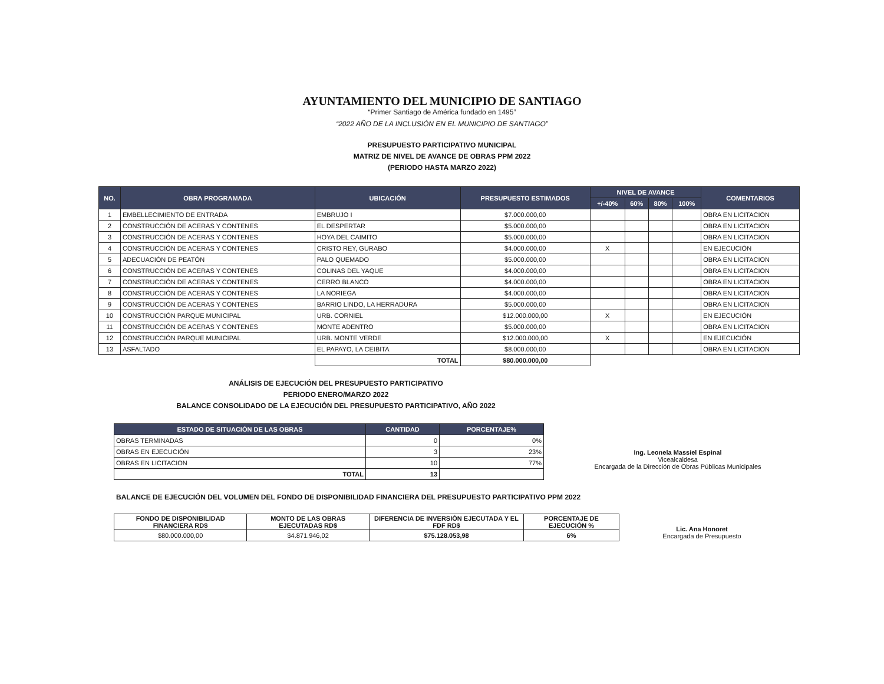AYUNTAMIENTO DEL MUNICIPIO DE SANTIAGO
“Primer Santiago de América fundado en 1495”
“2022 AÑO DE LA INCLUSIÓN EN EL MUNICIPIO DE SANTIAGO”
PRESUPUESTO PARTICIPATIVO MUNICIPAL
MATRIZ DE NIVEL DE AVANCE DE OBRAS PPM 2022
(PERIODO HASTA MARZO 2022)
| NO. | OBRA PROGRAMADA | UBICACIÓN | PRESUPUESTO ESTIMADOS | NIVEL DE AVANCE | | | | COMENTARIOS |
| --- | --- | --- | --- | --- | --- | --- | --- | --- |
| | | | | +/-40% | 60% | 80% | 100% | |
| 1 | EMBELLECIMIENTO DE ENTRADA | EMBRUJO I | $7.000.000,00 | | | | | OBRA EN LICITACION |
| 2 | CONSTRUCCIÓN DE ACERAS Y CONTENES | EL DESPERTAR | $5.000.000,00 | | | | | OBRA EN LICITACION |
| 3 | CONSTRUCCIÓN DE ACERAS Y CONTENES | HOYA DEL CAIMITO | $5.000.000,00 | | | | | OBRA EN LICITACION |
| 4 | CONSTRUCCIÓN DE ACERAS Y CONTENES | CRISTO REY, GURABO | $4.000.000,00 | X | | | | EN EJECUCIÓN |
| 5 | ADECUACIÓN DE PEATÓN | PALO QUEMADO | $5.000.000,00 | | | | | OBRA EN LICITACION |
| 6 | CONSTRUCCIÓN DE ACERAS Y CONTENES | COLINAS DEL YAQUE | $4.000.000,00 | | | | | OBRA EN LICITACION |
| 7 | CONSTRUCCIÓN DE ACERAS Y CONTENES | CERRO BLANCO | $4.000.000,00 | | | | | OBRA EN LICITACION |
| 8 | CONSTRUCCIÓN DE ACERAS Y CONTENES | LA NORIEGA | $4.000.000,00 | | | | | OBRA EN LICITACION |
| 9 | CONSTRUCCIÓN DE ACERAS Y CONTENES | BARRIO LINDO, LA HERRADURA | $5.000.000,00 | | | | | OBRA EN LICITACION |
| 10 | CONSTRUCCIÓN PARQUE MUNICIPAL | URB. CORNIEL | $12.000.000,00 | X | | | | EN EJECUCIÓN |
| 11 | CONSTRUCCIÓN DE ACERAS Y CONTENES | MONTE ADENTRO | $5.000.000,00 | | | | | OBRA EN LICITACION |
| 12 | CONSTRUCCIÓN PARQUE MUNICIPAL | URB. MONTE VERDE | $12.000.000,00 | X | | | | EN EJECUCIÓN |
| 13 | ASFALTADO | EL PAPAYO, LA CEIBITA | $8.000.000,00 | | | | | OBRA EN LICITACION |
| | | TOTAL | $80.000.000,00 | | | | | |
ANÁLISIS DE EJECUCIÓN DEL PRESUPUESTO PARTICIPATIVO
PERIODO ENERO/MARZO 2022
BALANCE CONSOLIDADO DE LA EJECUCIÓN DEL PRESUPUESTO PARTICIPATIVO, AÑO 2022
| ESTADO DE SITUACIÓN DE LAS OBRAS | CANTIDAD | PORCENTAJE% |
| --- | --- | --- |
| OBRAS TERMINADAS | 0 | 0% |
| OBRAS EN EJECUCIÓN | 3 | 23% |
| OBRAS EN LICITACION | 10 | 77% |
| TOTAL | 13 | |
Ing. Leonela Massiel Espinal
Vicealcaldesa
Encargada de la Dirección de Obras Públicas Municipales
BALANCE DE EJECUCIÓN DEL VOLUMEN DEL FONDO DE DISPONIBILIDAD FINANCIERA DEL PRESUPUESTO PARTICIPATIVO PPM 2022
| FONDO DE DISPONIBILIDAD FINANCIERA RD$ | MONTO DE LAS OBRAS EJECUTADAS RD$ | DIFERENCIA DE INVERSIÓN EJECUTADA Y EL FDF RD$ | PORCENTAJE DE EJECUCIÓN % |
| $80.000.000,00 | $4.871.946,02 | $75.128.053,98 | 6% |
Lic. Ana Honoret
Encargada de Presupuesto